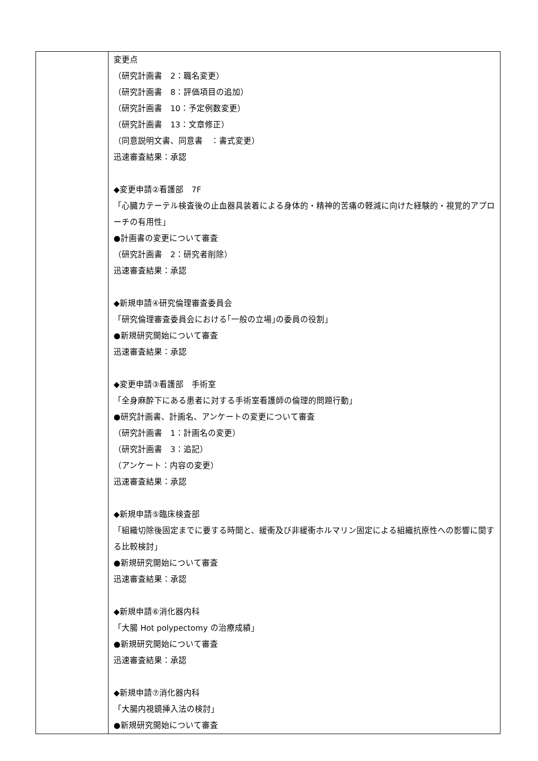| | 変更点 （研究計画書 2：職名変更） （研究計画書 8：評価項目の追加） （研究計画書 10：予定例数変更） （研究計画書 13：文章修正） （同意説明文書、同意書 ：書式変更） 迅速審査結果：承認 ◆変更申請②看護部 7F 「心臓カテーテル検査後の止血器具装着による身体的・精神的苦痛の軽減に向けた経験的・視覚的アプローチの有用性」 ●計画書の変更について審査 （研究計画書 2：研究者削除） 迅速審査結果：承認 ◆新規申請④研究倫理審査委員会 「研究倫理審査委員会における｢一般の立場｣の委員の役割」 ●新規研究開始について審査 迅速審査結果：承認 ◆変更申請③看護部 手術室 「全身麻酔下にある患者に対する手術室看護師の倫理的問題行動」 ●研究計画書、計画名、アンケートの変更について審査 （研究計画書 1：計画名の変更） （研究計画書 3：追記） （アンケート：内容の変更） 迅速審査結果：承認 ◆新規申請⑤臨床検査部 「組織切除後固定までに要する時間と、緩衝及び非緩衝ホルマリン固定による組織抗原性への影響に関する比較検討」 ●新規研究開始について審査 迅速審査結果：承認 ◆新規申請⑥消化器内科 「大腸 Hot polypectomy の治療成績」 ●新規研究開始について審査 迅速審査結果：承認 ◆新規申請⑦消化器内科 「大腸内視鏡挿入法の検討」 ●新規研究開始について審査 |